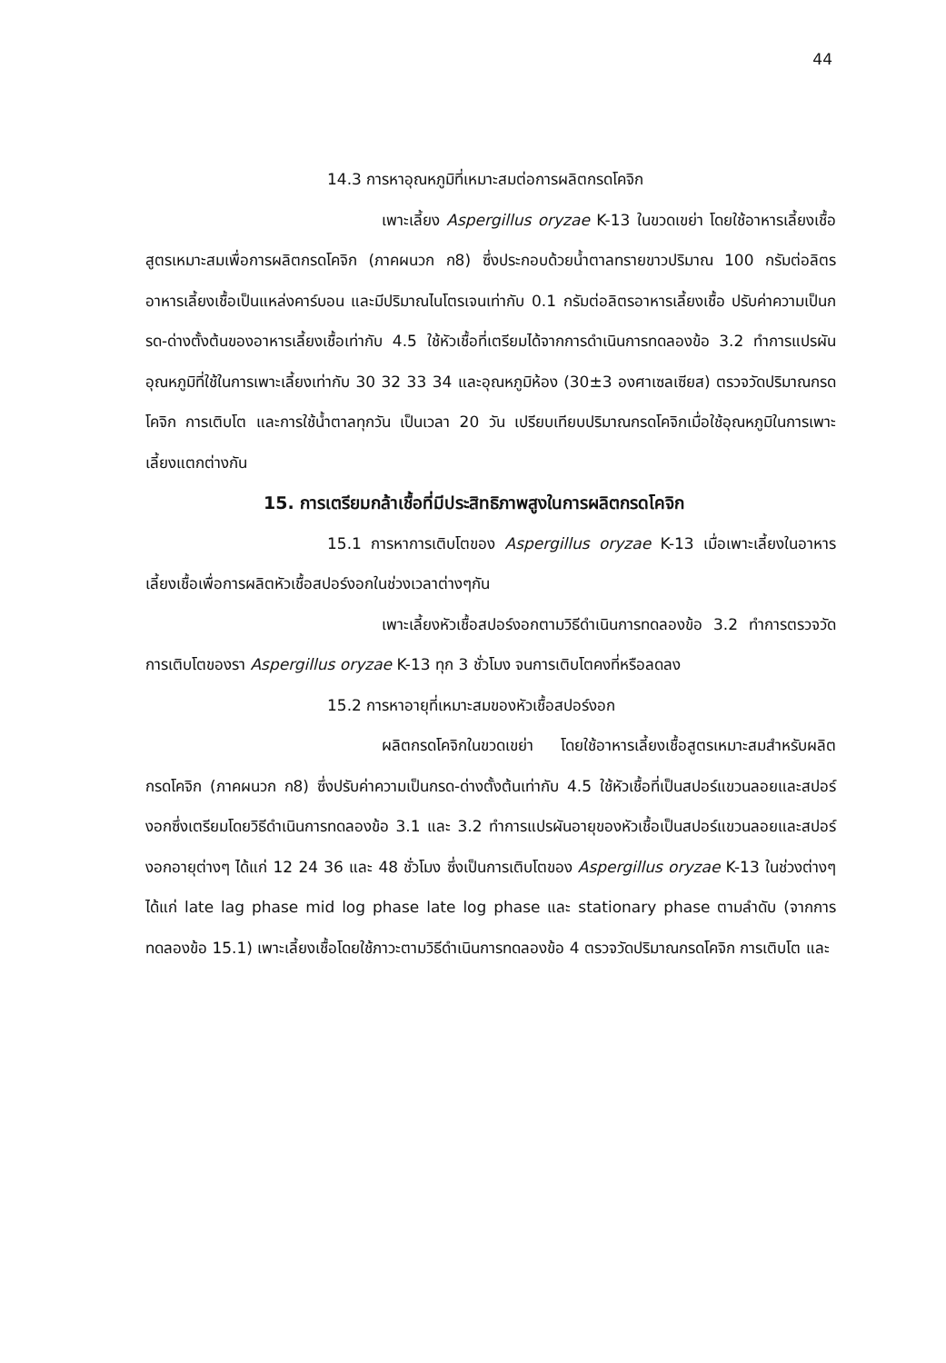44
14.3 การหาอุณหภูมิที่เหมาะสมต่อการผลิตกรดโคจิก
เพาะเลี้ยง Aspergillus oryzae K-13 ในขวดเขย่า โดยใช้อาหารเลี้ยงเชื้อสูตรเหมาะสมเพื่อการผลิตกรดโคจิก (ภาคผนวก ก8) ซึ่งประกอบด้วยน้ำตาลทรายขาวปริมาณ 100 กรัมต่อลิตรอาหารเลี้ยงเชื้อเป็นแหล่งคาร์บอน และมีปริมาณไนโตรเจนเท่ากับ 0.1 กรัมต่อลิตรอาหารเลี้ยงเชื้อ ปรับค่าความเป็นกรด-ด่างตั้งต้นของอาหารเลี้ยงเชื้อเท่ากับ 4.5 ใช้หัวเชื้อที่เตรียมได้จากการดำเนินการทดลองข้อ 3.2 ทำการแปรผันอุณหภูมิที่ใช้ในการเพาะเลี้ยงเท่ากับ 30 32 33 34 และอุณหภูมิห้อง (30±3 องศาเซลเซียส) ตรวจวัดปริมาณกรดโคจิก การเติบโต และการใช้น้ำตาลทุกวัน เป็นเวลา 20 วัน เปรียบเทียบปริมาณกรดโคจิกเมื่อใช้อุณหภูมิในการเพาะเลี้ยงแตกต่างกัน
15. การเตรียมกล้าเชื้อที่มีประสิทธิภาพสูงในการผลิตกรดโคจิก
15.1 การหาการเติบโตของ Aspergillus oryzae K-13 เมื่อเพาะเลี้ยงในอาหารเลี้ยงเชื้อเพื่อการผลิตหัวเชื้อสปอร์งอกในช่วงเวลาต่างๆกัน
เพาะเลี้ยงหัวเชื้อสปอร์งอกตามวิธีดำเนินการทดลองข้อ 3.2 ทำการตรวจวัดการเติบโตของรา Aspergillus oryzae K-13 ทุก 3 ชั่วโมง จนการเติบโตคงที่หรือลดลง
15.2 การหาอายุที่เหมาะสมของหัวเชื้อสปอร์งอก
ผลิตกรดโคจิกในขวดเขย่า โดยใช้อาหารเลี้ยงเชื้อสูตรเหมาะสมสำหรับผลิตกรดโคจิก (ภาคผนวก ก8) ซึ่งปรับค่าความเป็นกรด-ด่างตั้งต้นเท่ากับ 4.5 ใช้หัวเชื้อที่เป็นสปอร์แขวนลอยและสปอร์งอกซึ่งเตรียมโดยวิธีดำเนินการทดลองข้อ 3.1 และ 3.2 ทำการแปรผันอายุของหัวเชื้อเป็นสปอร์แขวนลอยและสปอร์งอกอายุต่างๆ ได้แก่ 12 24 36 และ 48 ชั่วโมง ซึ่งเป็นการเติบโตของ Aspergillus oryzae K-13 ในช่วงต่างๆ ได้แก่ late lag phase mid log phase late log phase และ stationary phase ตามลำดับ (จากการทดลองข้อ 15.1) เพาะเลี้ยงเชื้อโดยใช้ภาวะตามวิธีดำเนินการทดลองข้อ 4 ตรวจวัดปริมาณกรดโคจิก การเติบโต และ